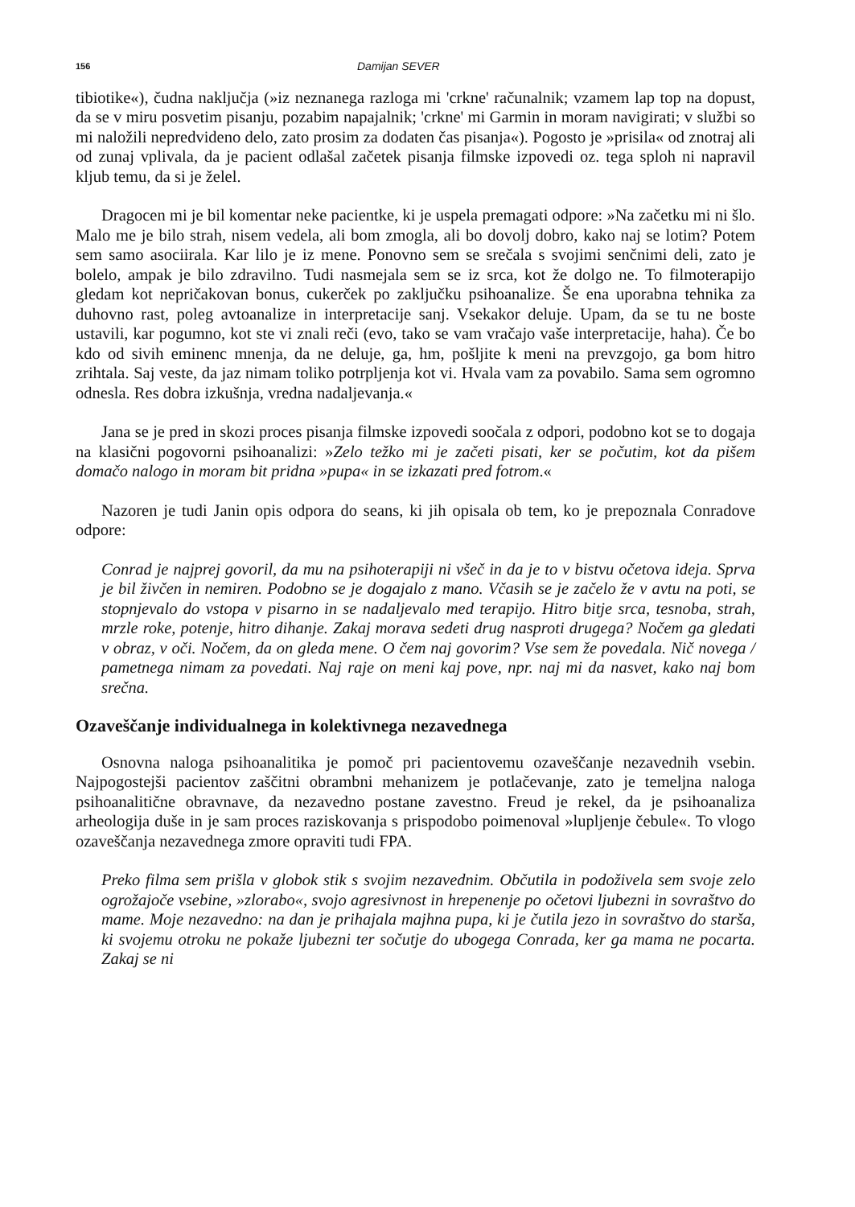156 Damijan SEVER
tibiotike«), čudna naključja (»iz neznanega razloga mi 'crkne' računalnik; vzamem lap top na dopust, da se v miru posvetim pisanju, pozabim napajalnik; 'crkne' mi Garmin in moram navigirati; v službi so mi naložili nepredvideno delo, zato prosim za dodaten čas pisanja«). Pogosto je »prisila« od znotraj ali od zunaj vplivala, da je pacient odlašal začetek pisanja filmske izpovedi oz. tega sploh ni napravil kljub temu, da si je želel.
Dragocen mi je bil komentar neke pacientke, ki je uspela premagati odpore: »Na začetku mi ni šlo. Malo me je bilo strah, nisem vedela, ali bom zmogla, ali bo dovolj dobro, kako naj se lotim? Potem sem samo asociirala. Kar lilo je iz mene. Ponovno sem se srečala s svojimi senčnimi deli, zato je bolelo, ampak je bilo zdravilno. Tudi nasmejala sem se iz srca, kot že dolgo ne. To filmoterapijo gledam kot nepričakovan bonus, cukerček po zaključku psihoanalize. Še ena uporabna tehnika za duhovno rast, poleg avtoanalize in interpretacije sanj. Vsekakor deluje. Upam, da se tu ne boste ustavili, kar pogumno, kot ste vi znali reči (evo, tako se vam vračajo vaše interpretacije, haha). Če bo kdo od sivih eminenc mnenja, da ne deluje, ga, hm, pošljite k meni na prevzgojo, ga bom hitro zrihtala. Saj veste, da jaz nimam toliko potrpljenja kot vi. Hvala vam za povabilo. Sama sem ogromno odnesla. Res dobra izkušnja, vredna nadaljevanja.«
Jana se je pred in skozi proces pisanja filmske izpovedi soočala z odpori, podobno kot se to dogaja na klasični pogovorni psihoanalizi: »Zelo težko mi je začeti pisati, ker se počutim, kot da pišem domačo nalogo in moram bit pridna »pupa« in se izkazati pred fotrom.«
Nazoren je tudi Janin opis odpora do seans, ki jih opisala ob tem, ko je prepoznala Conradove odpore:
Conrad je najprej govoril, da mu na psihoterapiji ni všeč in da je to v bistvu očetova ideja. Sprva je bil živčen in nemiren. Podobno se je dogajalo z mano. Včasih se je začelo že v avtu na poti, se stopnjevalo do vstopa v pisarno in se nadaljevalo med terapijo. Hitro bitje srca, tesnoba, strah, mrzle roke, potenje, hitro dihanje. Zakaj morava sedeti drug nasproti drugega? Nočem ga gledati v obraz, v oči. Nočem, da on gleda mene. O čem naj govorim? Vse sem že povedala. Nič novega / pametnega nimam za povedati. Naj raje on meni kaj pove, npr. naj mi da nasvet, kako naj bom srečna.
Ozaveščanje individualnega in kolektivnega nezavednega
Osnovna naloga psihoanalitika je pomoč pri pacientovemu ozaveščanje nezavednih vsebin. Najpogostejši pacientov zaščitni obrambni mehanizem je potlačevanje, zato je temeljna naloga psihoanalitične obravnave, da nezavedno postane zavestno. Freud je rekel, da je psihoanaliza arheologija duše in je sam proces raziskovanja s prispodobo poimenoval »lupljenje čebule«. To vlogo ozaveščanja nezavednega zmore opraviti tudi FPA.
Preko filma sem prišla v globok stik s svojim nezavednim. Občutila in podoživela sem svoje zelo ogrožajoče vsebine, »zlorabo«, svojo agresivnost in hrepenenje po očetovi ljubezni in sovraštvo do mame. Moje nezavedno: na dan je prihajala majhna pupa, ki je čutila jezo in sovraštvo do staršа, ki svojemu otroku ne pokaže ljubezni ter sočutje do ubogega Conrada, ker ga mama ne pocarta. Zakaj se ni